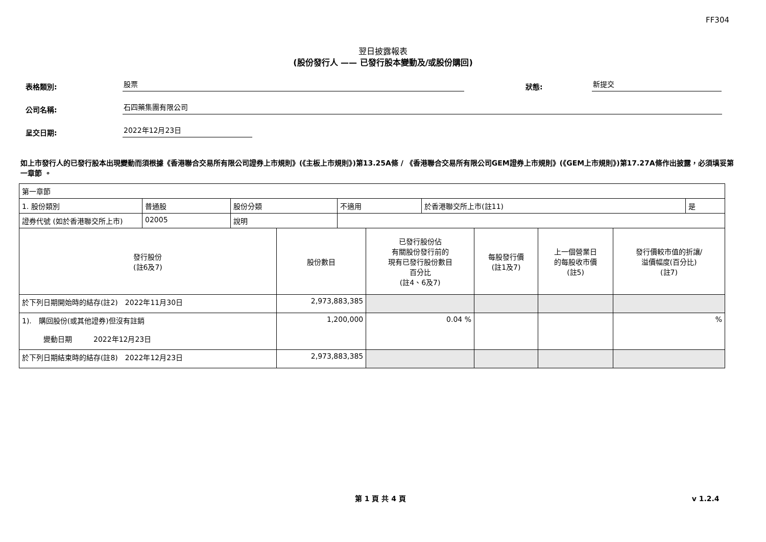FF304
翌日披露報表
(股份發行人 —— 已發行股本變動及/或股份購回)
表格類別:
股票
狀態:
新提交
公司名稱:
石四藥集團有限公司
呈交日期:
2022年12月23日
如上市發行人的已發行股本出現變動而須根據《香港聯合交易所有限公司證券上市規則》(《主板上市規則》)第13.25A條 / 《香港聯合交易所有限公司GEM證券上市規則》(《GEM上市規則》)第17.27A條作出披露，必須填妥第一章節 。
| 第一章節 | | | | | |
| / 1. 股份類別 / 普通股 / 股份分類 / 不適用 / 於香港聯交所上市(註11) / 是 / / 證券代號 (如於香港聯交所上市) / 02005 / 說明 / / / / | | | | | |
| 發行股份 (註6及7) | 股份數目 | 已發行股份佔 有關股份發行前的 現有已發行股份數目 百分比 (註4、6及7) | 每股發行價 (註1及7) | 上一個營業日 的每股收市價 (註5) | 發行價較市值的折讓/ 溢價幅度(百分比) (註7) |
| 於下列日期開始時的結存(註2) 2022年11月30日 | 2,973,883,385 | | | | |
| 1). 購回股份(或其他證券)但沒有註銷 變動日期 2022年12月23日 | 1,200,000 | 0.04 % | | | % |
| 於下列日期結束時的結存(註8) 2022年12月23日 | 2,973,883,385 | | | | |
第 1 頁 共 4 頁 v 1.2.4